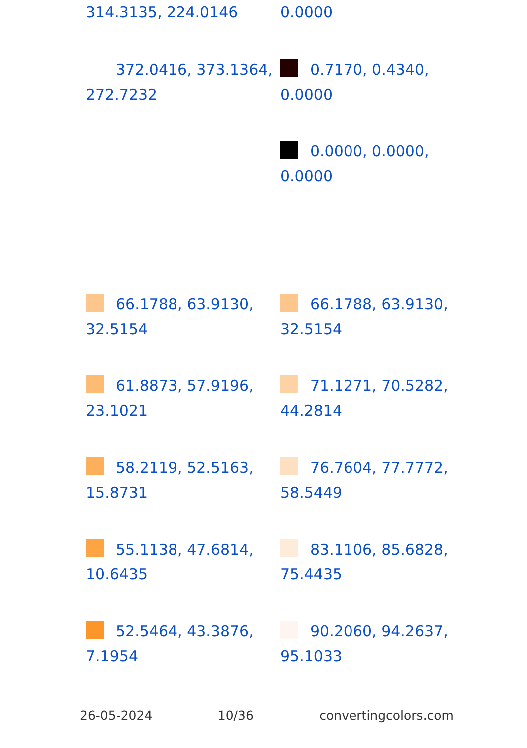314.3135, 224.0146 0.0000
372.0416, 373.1364, 272.7232
0.7170, 0.4340, 0.0000
0.0000, 0.0000, 0.0000
66.1788, 63.9130, 32.5154
66.1788, 63.9130, 32.5154
61.8873, 57.9196, 23.1021
71.1271, 70.5282, 44.2814
58.2119, 52.5163, 15.8731
76.7604, 77.7772, 58.5449
55.1138, 47.6814, 10.6435
83.1106, 85.6828, 75.4435
52.5464, 43.3876, 7.1954
90.2060, 94.2637, 95.1033
26-05-2024 10/36 convertingcolors.com